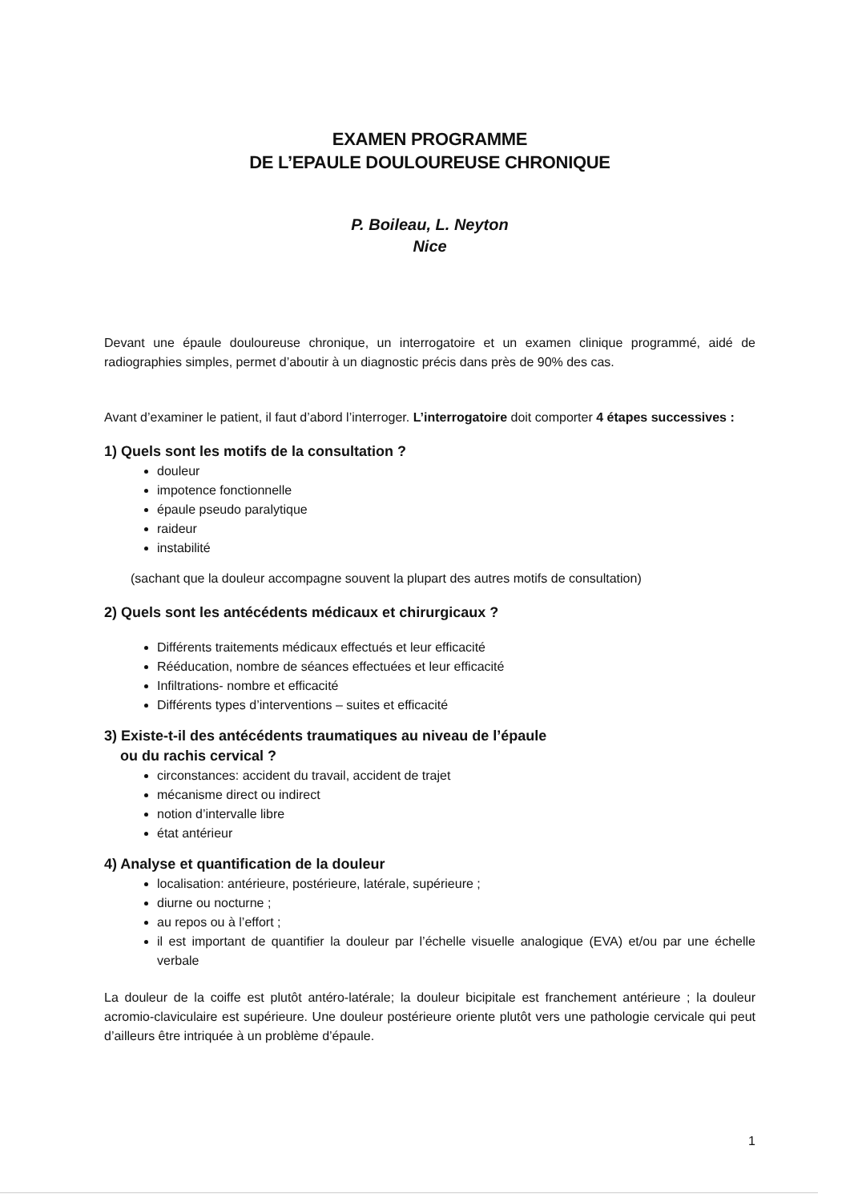EXAMEN PROGRAMME
DE L’EPAULE DOULOUREUSE CHRONIQUE
P. Boileau, L. Neyton
Nice
Devant une épaule douloureuse chronique, un interrogatoire et un examen clinique programmé, aidé de radiographies simples, permet d’aboutir à un diagnostic précis dans près de 90% des cas.
Avant d’examiner le patient, il faut d’abord l’interroger. L’interrogatoire doit comporter 4 étapes successives :
1) Quels sont les motifs de la consultation ?
douleur
impotence fonctionnelle
épaule pseudo paralytique
raideur
instabilité
(sachant que la douleur accompagne souvent la plupart des autres motifs de consultation)
2) Quels sont les antécédents médicaux et chirurgicaux ?
Différents traitements médicaux effectués et leur efficacité
Rééducation, nombre de séances effectuées et leur efficacité
Infiltrations- nombre et efficacité
Différents types d’interventions – suites et efficacité
3) Existe-t-il des antécédents traumatiques au niveau de l’épaule
ou du rachis cervical ?
circonstances: accident du travail, accident de trajet
mécanisme direct ou indirect
notion d’intervalle libre
état antérieur
4) Analyse et quantification de la douleur
localisation: antérieure, postérieure, latérale, supérieure ;
diurne ou nocturne ;
au repos ou à l’effort ;
il est important de quantifier la douleur par l’échelle visuelle analogique (EVA) et/ou par une échelle verbale
La douleur de la coiffe est plutôt antéro-latérale; la douleur bicipitale est franchement antérieure ; la douleur acromio-claviculaire est supérieure. Une douleur postérieure oriente plutôt vers une pathologie cervicale qui peut d’ailleurs être intriquée à un problème d’épaule.
1